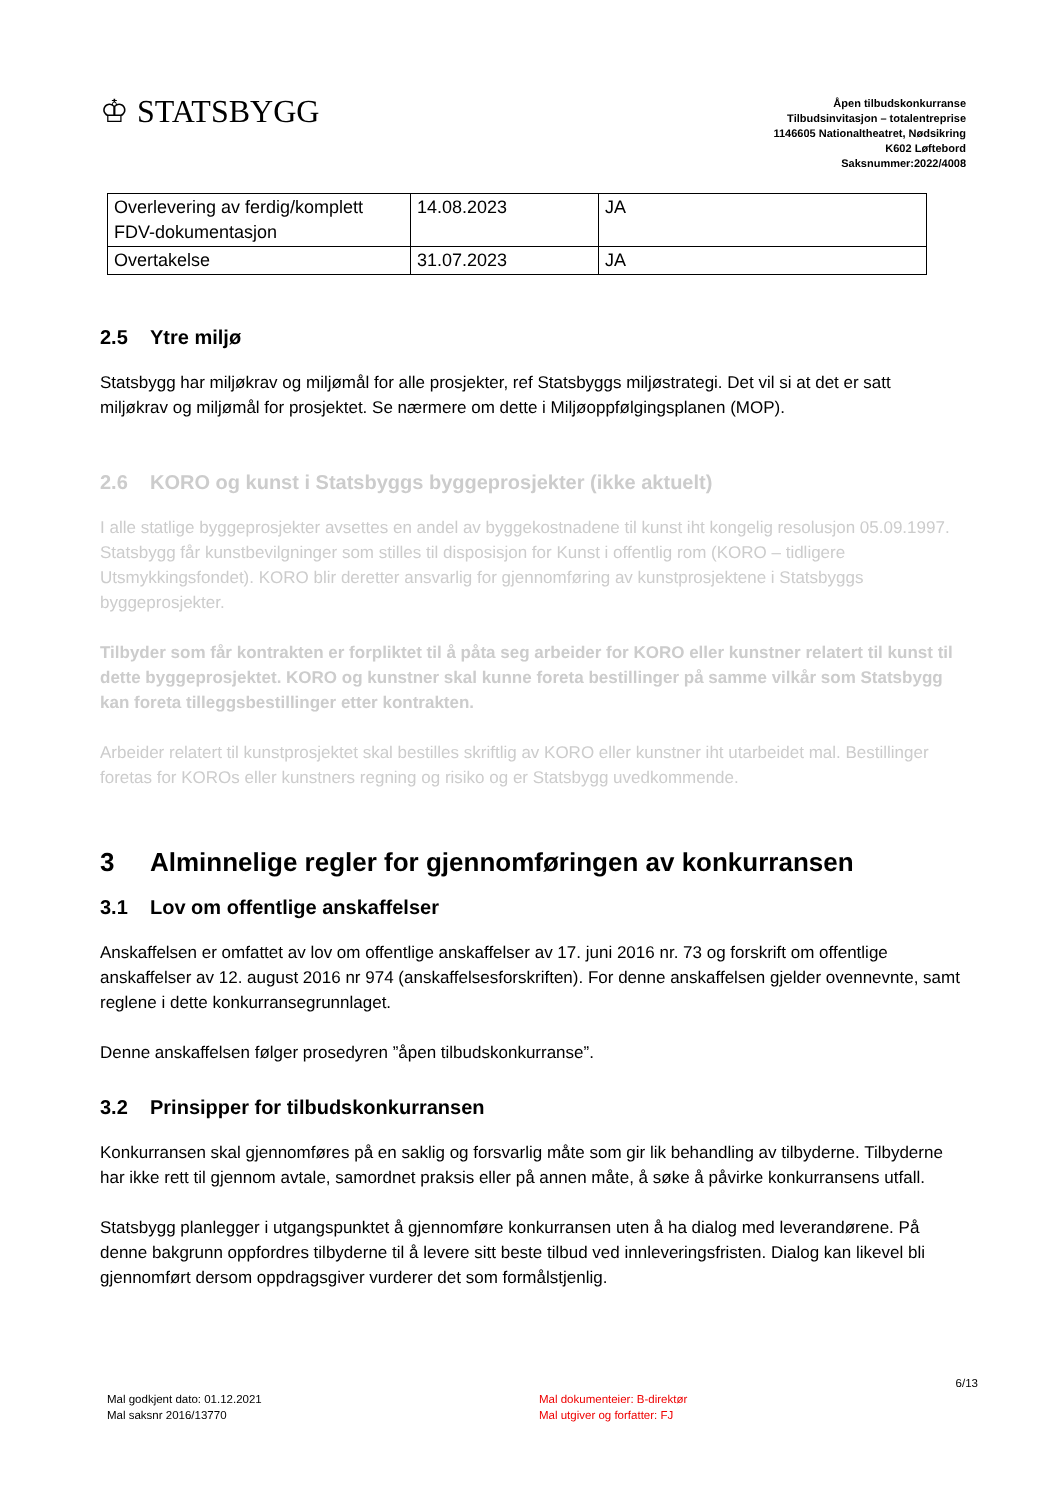♔ STATSBYGG
Åpen tilbudskonkurranse
Tilbudsinvitasjon – totalentreprise
1146605 Nationaltheatret, Nødsikring
K602 Løftebord
Saksnummer:2022/4008
| Overlevering av ferdig/komplett FDV-dokumentasjon | 14.08.2023 | JA |
| Overtakelse | 31.07.2023 | JA |
2.5 Ytre miljø
Statsbygg har miljøkrav og miljømål for alle prosjekter, ref Statsbyggs miljøstrategi. Det vil si at det er satt miljøkrav og miljømål for prosjektet. Se nærmere om dette i Miljøoppfølgingsplanen (MOP).
2.6 KORO og kunst i Statsbyggs byggeprosjekter (ikke aktuelt)
I alle statlige byggeprosjekter avsettes en andel av byggekostnadene til kunst iht kongelig resolusjon 05.09.1997. Statsbygg får kunstbevilgninger som stilles til disposisjon for Kunst i offentlig rom (KORO – tidligere Utsmykkingsfondet). KORO blir deretter ansvarlig for gjennomføring av kunstprosjektene i Statsbyggs byggeprosjekter.
Tilbyder som får kontrakten er forpliktet til å påta seg arbeider for KORO eller kunstner relatert til kunst til dette byggeprosjektet. KORO og kunstner skal kunne foreta bestillinger på samme vilkår som Statsbygg kan foreta tilleggsbestillinger etter kontrakten.
Arbeider relatert til kunstprosjektet skal bestilles skriftlig av KORO eller kunstner iht utarbeidet mal. Bestillinger foretas for KOROs eller kunstners regning og risiko og er Statsbygg uvedkommende.
3 Alminnelige regler for gjennomføringen av konkurransen
3.1 Lov om offentlige anskaffelser
Anskaffelsen er omfattet av lov om offentlige anskaffelser av 17. juni 2016 nr. 73 og forskrift om offentlige anskaffelser av 12. august 2016 nr 974 (anskaffelsesforskriften). For denne anskaffelsen gjelder ovennevnte, samt reglene i dette konkurransegrunnlaget.
Denne anskaffelsen følger prosedyren ”åpen tilbudskonkurranse”.
3.2 Prinsipper for tilbudskonkurransen
Konkurransen skal gjennomføres på en saklig og forsvarlig måte som gir lik behandling av tilbyderne. Tilbyderne har ikke rett til gjennom avtale, samordnet praksis eller på annen måte, å søke å påvirke konkurransens utfall.
Statsbygg planlegger i utgangspunktet å gjennomføre konkurransen uten å ha dialog med leverandørene. På denne bakgrunn oppfordres tilbyderne til å levere sitt beste tilbud ved innleveringsfristen. Dialog kan likevel bli gjennomført dersom oppdragsgiver vurderer det som formålstjenlig.
Mal godkjent dato: 01.12.2021
Mal saksnr 2016/13770
Mal dokumenteier: B-direktør
Mal utgiver og forfatter: FJ
6/13